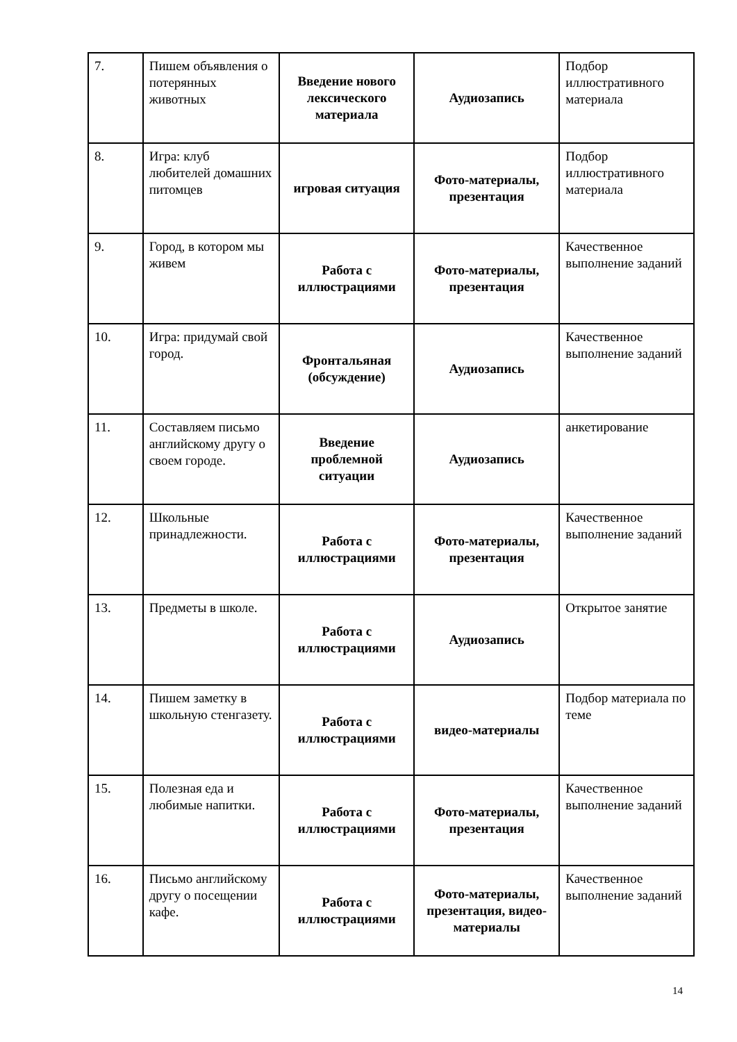| 7. | Пишем объявления о потерянных животных | Введение нового лексического материала | Аудиозапись | Подбор иллюстративного материала |
| 8. | Игра: клуб любителей домашних питомцев | игровая ситуация | Фото-материалы, презентация | Подбор иллюстративного материала |
| 9. | Город, в котором мы живем | Работа с иллюстрациями | Фото-материалы, презентация | Качественное выполнение заданий |
| 10. | Игра: придумай свой город. | Фронтальяная (обсуждение) | Аудиозапись | Качественное выполнение заданий |
| 11. | Составляем письмо английскому другу о своем городе. | Введение проблемной ситуации | Аудиозапись | анкетирование |
| 12. | Школьные принадлежности. | Работа с иллюстрациями | Фото-материалы, презентация | Качественное выполнение заданий |
| 13. | Предметы в школе. | Работа с иллюстрациями | Аудиозапись | Открытое занятие |
| 14. | Пишем заметку в школьную стенгазету. | Работа с иллюстрациями | видео-материалы | Подбор материала по теме |
| 15. | Полезная еда и любимые напитки. | Работа с иллюстрациями | Фото-материалы, презентация | Качественное выполнение заданий |
| 16. | Письмо английскому другу о посещении кафе. | Работа с иллюстрациями | Фото-материалы, презентация, видео-материалы | Качественное выполнение заданий |
14